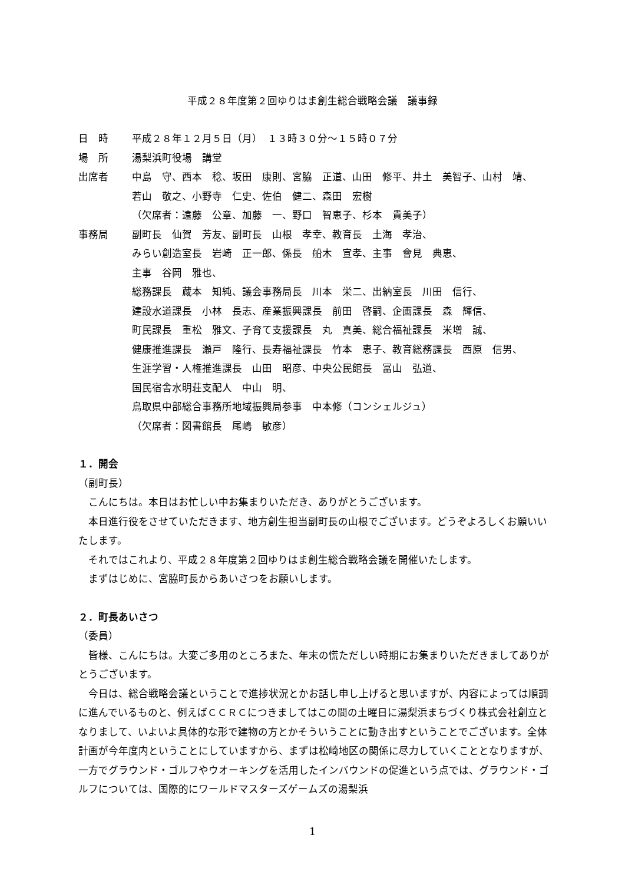平成２８年度第２回ゆりはま創生総合戦略会議　議事録
日　時 平成２８年１２月５日（月）　１３時３０分～１５時０７分
場　所 湯梨浜町役場　講堂
出席者 中島　守、西本　稔、坂田　康則、宮脇　正道、山田　修平、井土　美智子、山村　靖、
若山　敬之、小野寺　仁史、佐伯　健二、森田　宏樹
（欠席者：遠藤　公章、加藤　一、野口　智恵子、杉本　貴美子）
事務局 副町長　仙賀　芳友、副町長　山根　孝幸、教育長　土海　孝治、
みらい創造室長　岩崎　正一郎、係長　船木　宣孝、主事　會見　典恵、
主事　谷岡　雅也、
総務課長　蔵本　知純、議会事務局長　川本　栄二、出納室長　川田　信行、
建設水道課長　小林　長志、産業振興課長　前田　啓嗣、企画課長　森　輝信、
町民課長　重松　雅文、子育て支援課長　丸　真美、総合福祉課長　米増　誠、
健康推進課長　瀬戸　隆行、長寿福祉課長　竹本　恵子、教育総務課長　西原　信男、
生涯学習・人権推進課長　山田　昭彦、中央公民館長　冨山　弘道、
国民宿舎水明荘支配人　中山　明、
鳥取県中部総合事務所地域振興局参事　中本修（コンシェルジュ）
（欠席者：図書館長　尾嶋　敏彦）
１．開会
（副町長）
こんにちは。本日はお忙しい中お集まりいただき、ありがとうございます。
本日進行役をさせていただきます、地方創生担当副町長の山根でございます。どうぞよろしくお願いいたします。
それではこれより、平成２８年度第２回ゆりはま創生総合戦略会議を開催いたします。
まずはじめに、宮脇町長からあいさつをお願いします。
２．町長あいさつ
（委員）
皆様、こんにちは。大変ご多用のところまた、年末の慌ただしい時期にお集まりいただきましてありがとうございます。
今日は、総合戦略会議ということで進捗状況とかお話し申し上げると思いますが、内容によっては順調に進んでいるものと、例えばＣＣＲＣにつきましてはこの間の土曜日に湯梨浜まちづくり株式会社創立となりまして、いよいよ具体的な形で建物の方とかそういうことに動き出すということでございます。全体計画が今年度内ということにしていますから、まずは松崎地区の関係に尽力していくこととなりますが、一方でグラウンド・ゴルフやウオーキングを活用したインバウンドの促進という点では、グラウンド・ゴルフについては、国際的にワールドマスターズゲームズの湯梨浜
1